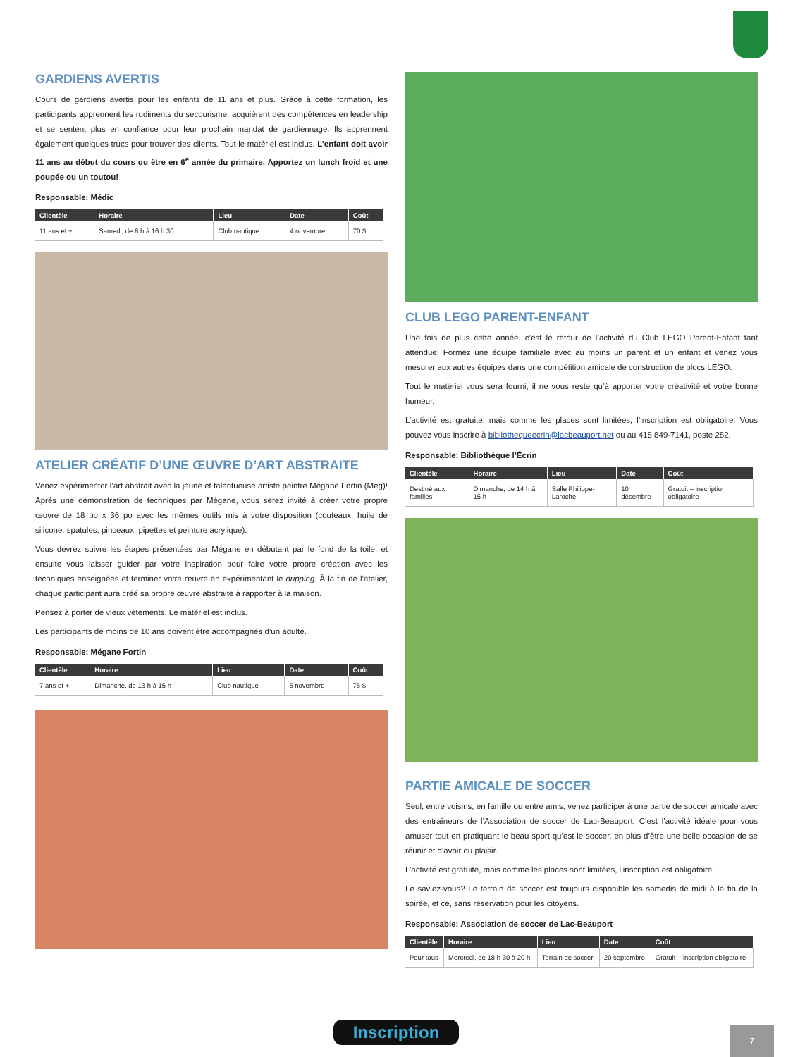GARDIENS AVERTIS
Cours de gardiens avertis pour les enfants de 11 ans et plus. Grâce à cette formation, les participants apprennent les rudiments du secourisme, acquièrent des compétences en leadership et se sentent plus en confiance pour leur prochain mandat de gardiennage. Ils apprennent également quelques trucs pour trouver des clients. Tout le matériel est inclus. L’enfant doit avoir 11 ans au début du cours ou être en 6<sup>e</sup> année du primaire. Apportez un lunch froid et une poupée ou un toutou!
Responsable: Médic
| Clientèle | Horaire | Lieu | Date | Coût |
| --- | --- | --- | --- | --- |
| 11 ans et + | Samedi, de 8 h à 16 h 30 | Club nautique | 4 novembre | 70 $ |
ATELIER CRÉATIF D’UNE ŒUVRE D’ART ABSTRAITE
Venez expérimenter l’art abstrait avec la jeune et talentueuse artiste peintre Mégane Fortin (Meg)! Après une démonstration de techniques par Mégane, vous serez invité à créer votre propre œuvre de 18 po x 36 po avec les mêmes outils mis à votre disposition (couteaux, huile de silicone, spatules, pinceaux, pipettes et peinture acrylique).
Vous devrez suivre les étapes présentées par Mégane en débutant par le fond de la toile, et ensuite vous laisser guider par votre inspiration pour faire votre propre création avec les techniques enseignées et terminer votre œuvre en expérimentant le dripping. À la fin de l’atelier, chaque participant aura créé sa propre œuvre abstraite à rapporter à la maison.
Pensez à porter de vieux vêtements. Le matériel est inclus.
Les participants de moins de 10 ans doivent être accompagnés d’un adulte.
Responsable: Mégane Fortin
| Clientèle | Horaire | Lieu | Date | Coût |
| --- | --- | --- | --- | --- |
| 7 ans et + | Dimanche, de 13 h à 15 h | Club nautique | 5 novembre | 75 $ |
CLUB LEGO PARENT-ENFANT
Une fois de plus cette année, c’est le retour de l’activité du Club LEGO Parent-Enfant tant attendue! Formez une équipe familiale avec au moins un parent et un enfant et venez vous mesurer aux autres équipes dans une compétition amicale de construction de blocs LEGO.
Tout le matériel vous sera fourni, il ne vous reste qu’à apporter votre créativité et votre bonne humeur.
L’activité est gratuite, mais comme les places sont limitées, l’inscription est obligatoire. Vous pouvez vous inscrire à bibliothequeecrin@lacbeauport.net ou au 418 849-7141, poste 282.
Responsable: Bibliothèque l’Écrin
| Clientèle | Horaire | Lieu | Date | Coût |
| --- | --- | --- | --- | --- |
| Destiné aux familles | Dimanche, de 14 h à 15 h | Salle Philippe-Laroche | 10 décembre | Gratuit – inscription obligatoire |
PARTIE AMICALE DE SOCCER
Seul, entre voisins, en famille ou entre amis, venez participer à une partie de soccer amicale avec des entraîneurs de l’Association de soccer de Lac-Beauport. C’est l’activité idéale pour vous amuser tout en pratiquant le beau sport qu’est le soccer, en plus d’être une belle occasion de se réunir et d’avoir du plaisir.
L’activité est gratuite, mais comme les places sont limitées, l’inscription est obligatoire.
Le saviez-vous? Le terrain de soccer est toujours disponible les samedis de midi à la fin de la soirée, et ce, sans réservation pour les citoyens.
Responsable: Association de soccer de Lac-Beauport
| Clientèle | Horaire | Lieu | Date | Coût |
| --- | --- | --- | --- | --- |
| Pour tous | Mercredi, de 18 h 30 à 20 h | Terrain de soccer | 20 septembre | Gratuit – inscription obligatoire |
Inscription
7